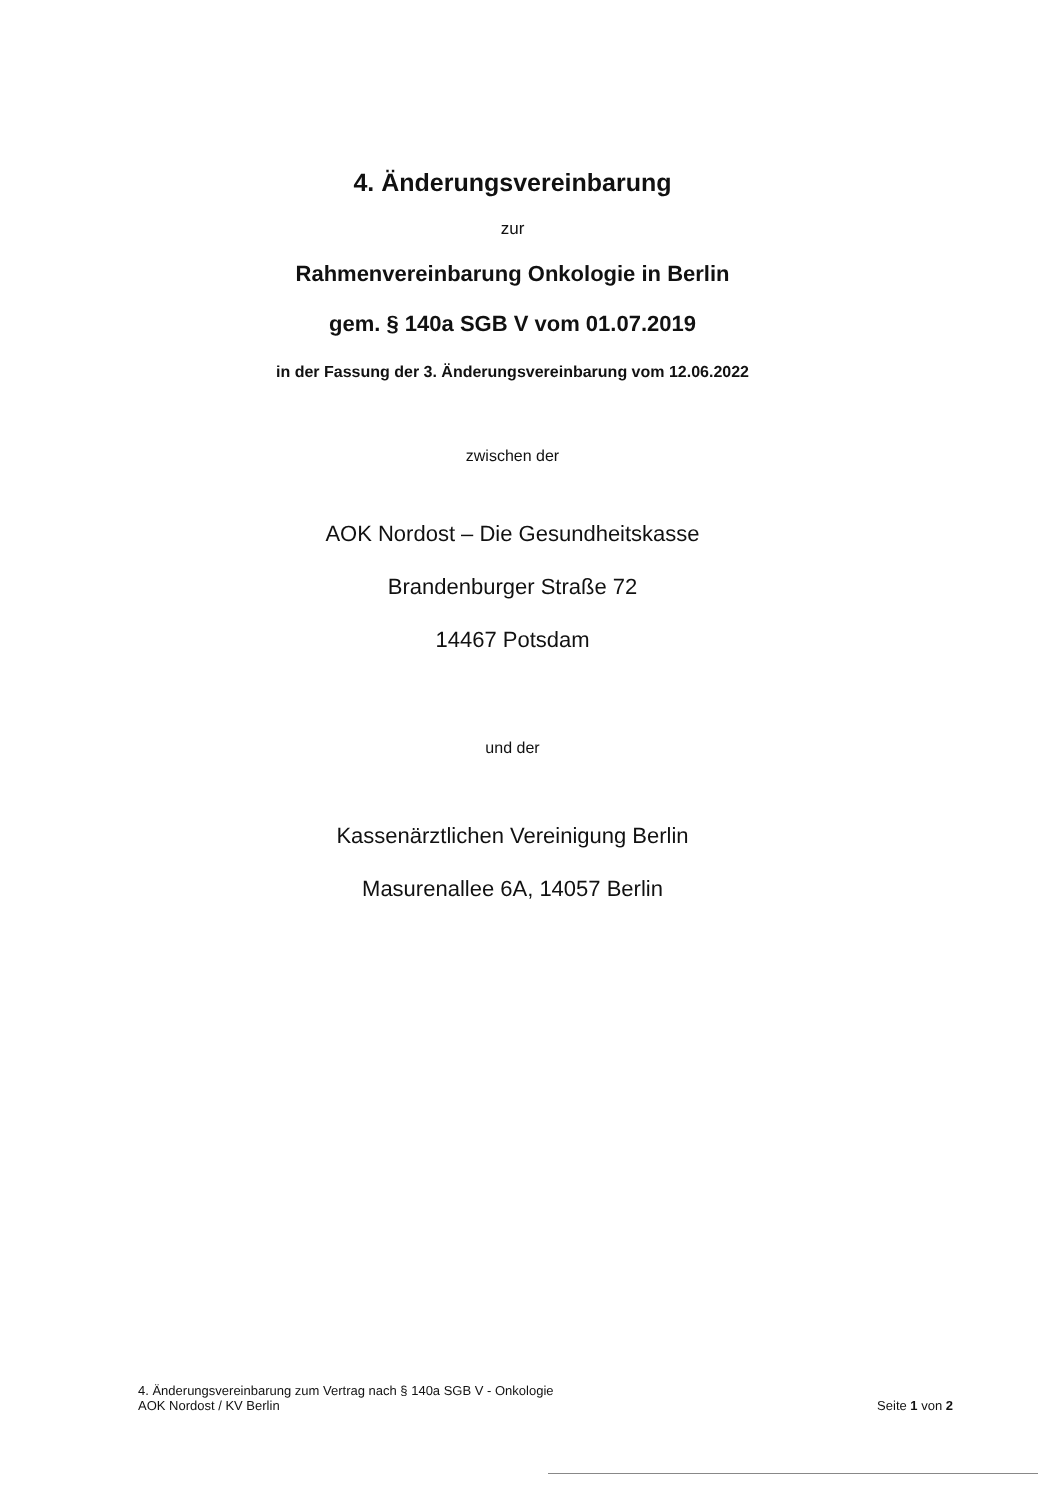4. Änderungsvereinbarung
zur
Rahmenvereinbarung Onkologie in Berlin
gem. § 140a SGB V vom 01.07.2019
in der Fassung der 3. Änderungsvereinbarung vom 12.06.2022
zwischen der
AOK Nordost – Die Gesundheitskasse
Brandenburger Straße 72
14467 Potsdam
und der
Kassenärztlichen Vereinigung Berlin
Masurenallee 6A, 14057 Berlin
4. Änderungsvereinbarung zum Vertrag nach § 140a SGB V - Onkologie
AOK Nordost / KV Berlin
Seite 1 von 2